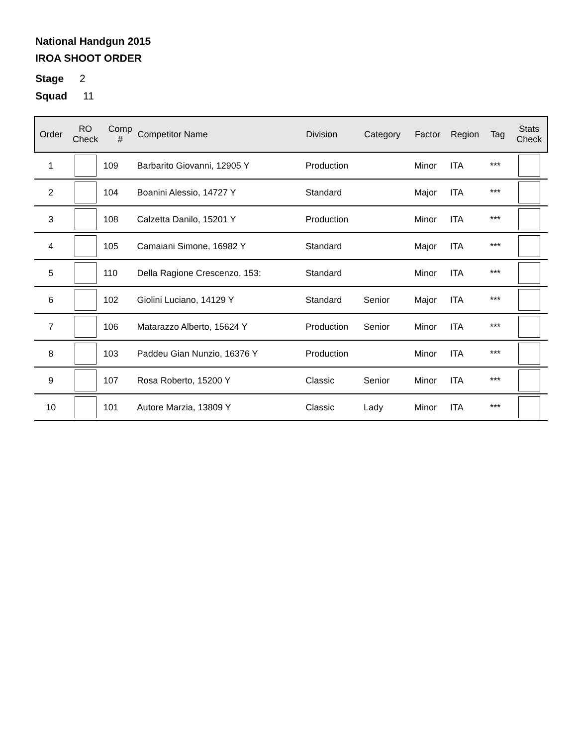National Handgun 2015
IROA SHOOT ORDER
Stage 2
Squad 11
| Order | RO Check | Comp # | Competitor Name | Division | Category | Factor | Region | Tag | Stats Check |
| --- | --- | --- | --- | --- | --- | --- | --- | --- | --- |
| 1 | | 109 | Barbarito Giovanni, 12905 Y | Production | | Minor | ITA | *** | |
| 2 | | 104 | Boanini Alessio, 14727 Y | Standard | | Major | ITA | *** | |
| 3 | | 108 | Calzetta Danilo, 15201 Y | Production | | Minor | ITA | *** | |
| 4 | | 105 | Camaiani Simone, 16982 Y | Standard | | Major | ITA | *** | |
| 5 | | 110 | Della Ragione Crescenzo, 153: | Standard | | Minor | ITA | *** | |
| 6 | | 102 | Giolini Luciano, 14129 Y | Standard | Senior | Major | ITA | *** | |
| 7 | | 106 | Matarazzo Alberto, 15624 Y | Production | Senior | Minor | ITA | *** | |
| 8 | | 103 | Paddeu Gian Nunzio, 16376 Y | Production | | Minor | ITA | *** | |
| 9 | | 107 | Rosa Roberto, 15200 Y | Classic | Senior | Minor | ITA | *** | |
| 10 | | 101 | Autore Marzia, 13809 Y | Classic | Lady | Minor | ITA | *** | |